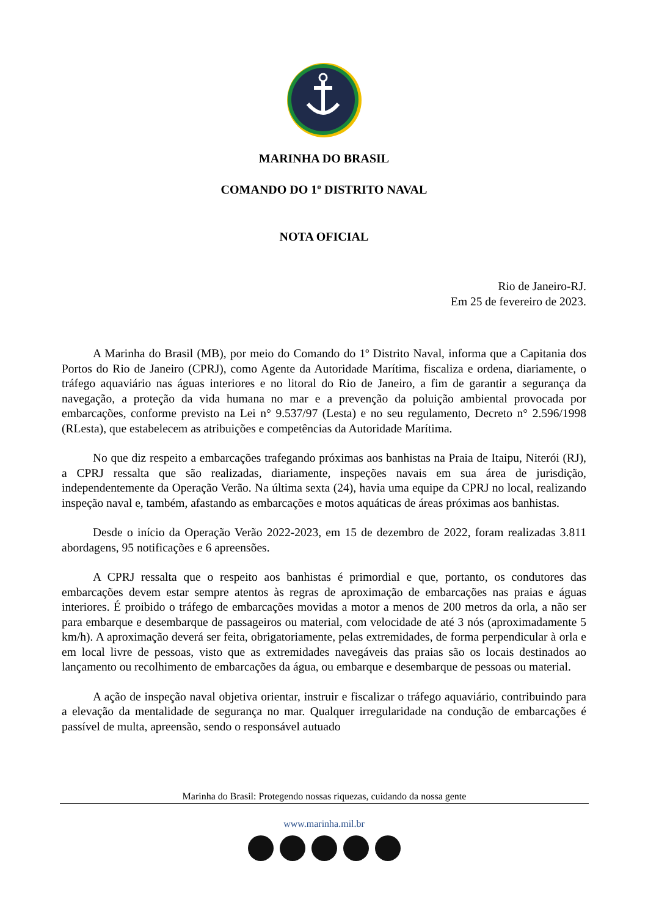MARINHA DO BRASIL
COMANDO DO 1º DISTRITO NAVAL
NOTA OFICIAL
Rio de Janeiro-RJ.
Em 25 de fevereiro de 2023.
A Marinha do Brasil (MB), por meio do Comando do 1º Distrito Naval, informa que a Capitania dos Portos do Rio de Janeiro (CPRJ), como Agente da Autoridade Marítima, fiscaliza e ordena, diariamente, o tráfego aquaviário nas águas interiores e no litoral do Rio de Janeiro, a fim de garantir a segurança da navegação, a proteção da vida humana no mar e a prevenção da poluição ambiental provocada por embarcações, conforme previsto na Lei n° 9.537/97 (Lesta) e no seu regulamento, Decreto n° 2.596/1998 (RLesta), que estabelecem as atribuições e competências da Autoridade Marítima.
No que diz respeito a embarcações trafegando próximas aos banhistas na Praia de Itaipu, Niterói (RJ), a CPRJ ressalta que são realizadas, diariamente, inspeções navais em sua área de jurisdição, independentemente da Operação Verão. Na última sexta (24), havia uma equipe da CPRJ no local, realizando inspeção naval e, também, afastando as embarcações e motos aquáticas de áreas próximas aos banhistas.
Desde o início da Operação Verão 2022-2023, em 15 de dezembro de 2022, foram realizadas 3.811 abordagens, 95 notificações e 6 apreensões.
A CPRJ ressalta que o respeito aos banhistas é primordial e que, portanto, os condutores das embarcações devem estar sempre atentos às regras de aproximação de embarcações nas praias e águas interiores. É proibido o tráfego de embarcações movidas a motor a menos de 200 metros da orla, a não ser para embarque e desembarque de passageiros ou material, com velocidade de até 3 nós (aproximadamente 5 km/h). A aproximação deverá ser feita, obrigatoriamente, pelas extremidades, de forma perpendicular à orla e em local livre de pessoas, visto que as extremidades navegáveis das praias são os locais destinados ao lançamento ou recolhimento de embarcações da água, ou embarque e desembarque de pessoas ou material.
A ação de inspeção naval objetiva orientar, instruir e fiscalizar o tráfego aquaviário, contribuindo para a elevação da mentalidade de segurança no mar. Qualquer irregularidade na condução de embarcações é passível de multa, apreensão, sendo o responsável autuado
Marinha do Brasil: Protegendo nossas riquezas, cuidando da nossa gente
www.marinha.mil.br